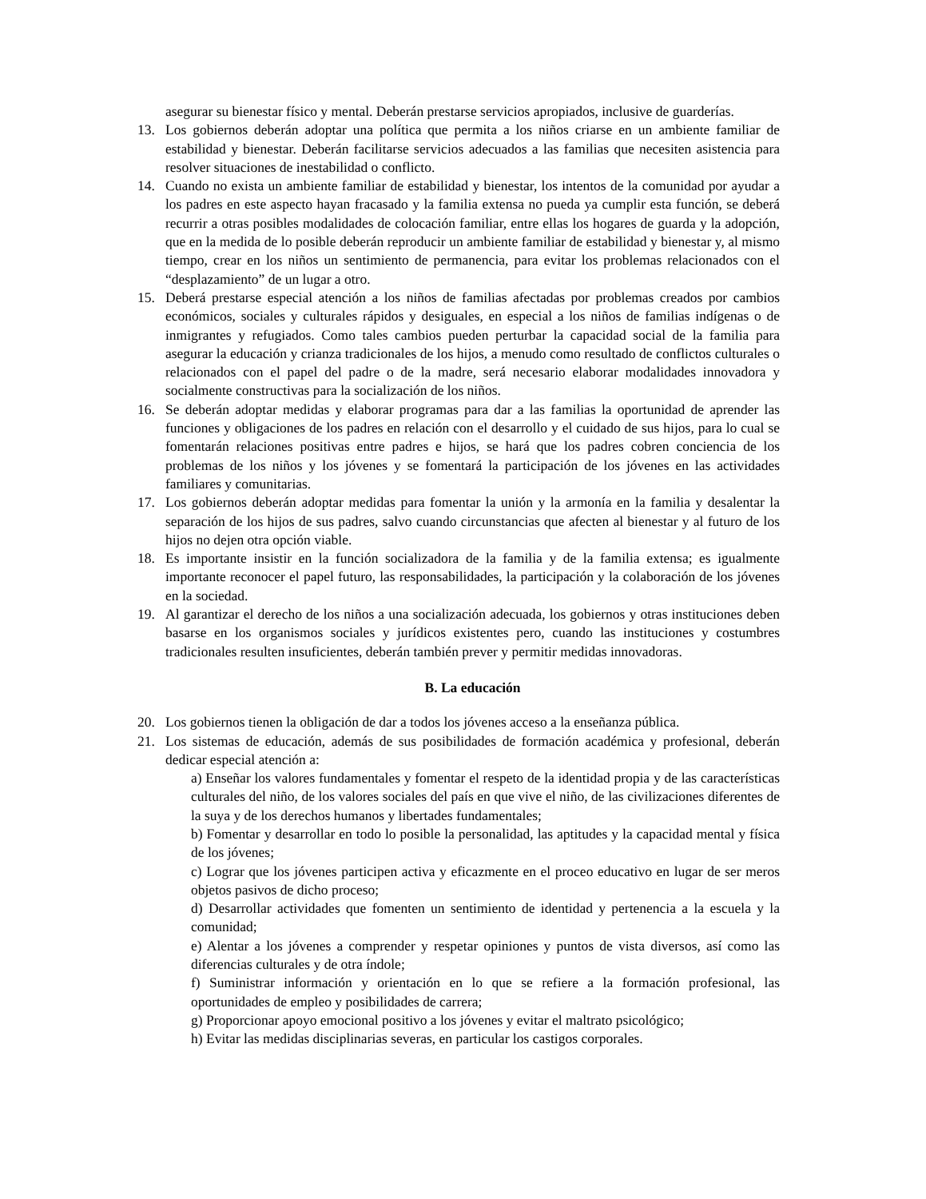asegurar su bienestar físico y mental. Deberán prestarse servicios apropiados, inclusive de guarderías.
13. Los gobiernos deberán adoptar una política que permita a los niños criarse en un ambiente familiar de estabilidad y bienestar. Deberán facilitarse servicios adecuados a las familias que necesiten asistencia para resolver situaciones de inestabilidad o conflicto.
14. Cuando no exista un ambiente familiar de estabilidad y bienestar, los intentos de la comunidad por ayudar a los padres en este aspecto hayan fracasado y la familia extensa no pueda ya cumplir esta función, se deberá recurrir a otras posibles modalidades de colocación familiar, entre ellas los hogares de guarda y la adopción, que en la medida de lo posible deberán reproducir un ambiente familiar de estabilidad y bienestar y, al mismo tiempo, crear en los niños un sentimiento de permanencia, para evitar los problemas relacionados con el “desplazamiento” de un lugar a otro.
15. Deberá prestarse especial atención a los niños de familias afectadas por problemas creados por cambios económicos, sociales y culturales rápidos y desiguales, en especial a los niños de familias indígenas o de inmigrantes y refugiados. Como tales cambios pueden perturbar la capacidad social de la familia para asegurar la educación y crianza tradicionales de los hijos, a menudo como resultado de conflictos culturales o relacionados con el papel del padre o de la madre, será necesario elaborar modalidades innovadora y socialmente constructivas para la socialización de los niños.
16. Se deberán adoptar medidas y elaborar programas para dar a las familias la oportunidad de aprender las funciones y obligaciones de los padres en relación con el desarrollo y el cuidado de sus hijos, para lo cual se fomentarán relaciones positivas entre padres e hijos, se hará que los padres cobren conciencia de los problemas de los niños y los jóvenes y se fomentará la participación de los jóvenes en las actividades familiares y comunitarias.
17. Los gobiernos deberán adoptar medidas para fomentar la unión y la armonía en la familia y desalentar la separación de los hijos de sus padres, salvo cuando circunstancias que afecten al bienestar y al futuro de los hijos no dejen otra opción viable.
18. Es importante insistir en la función socializadora de la familia y de la familia extensa; es igualmente importante reconocer el papel futuro, las responsabilidades, la participación y la colaboración de los jóvenes en la sociedad.
19. Al garantizar el derecho de los niños a una socialización adecuada, los gobiernos y otras instituciones deben basarse en los organismos sociales y jurídicos existentes pero, cuando las instituciones y costumbres tradicionales resulten insuficientes, deberán también prever y permitir medidas innovadoras.
B. La educación
20. Los gobiernos tienen la obligación de dar a todos los jóvenes acceso a la enseñanza pública.
21. Los sistemas de educación, además de sus posibilidades de formación académica y profesional, deberán dedicar especial atención a:
a) Enseñar los valores fundamentales y fomentar el respeto de la identidad propia y de las características culturales del niño, de los valores sociales del país en que vive el niño, de las civilizaciones diferentes de la suya y de los derechos humanos y libertades fundamentales;
b) Fomentar y desarrollar en todo lo posible la personalidad, las aptitudes y la capacidad mental y física de los jóvenes;
c) Lograr que los jóvenes participen activa y eficazmente en el proceo educativo en lugar de ser meros objetos pasivos de dicho proceso;
d) Desarrollar actividades que fomenten un sentimiento de identidad y pertenencia a la escuela y la comunidad;
e) Alentar a los jóvenes a comprender y respetar opiniones y puntos de vista diversos, así como las diferencias culturales y de otra índole;
f) Suministrar información y orientación en lo que se refiere a la formación profesional, las oportunidades de empleo y posibilidades de carrera;
g) Proporcionar apoyo emocional positivo a los jóvenes y evitar el maltrato psicológico;
h) Evitar las medidas disciplinarias severas, en particular los castigos corporales.